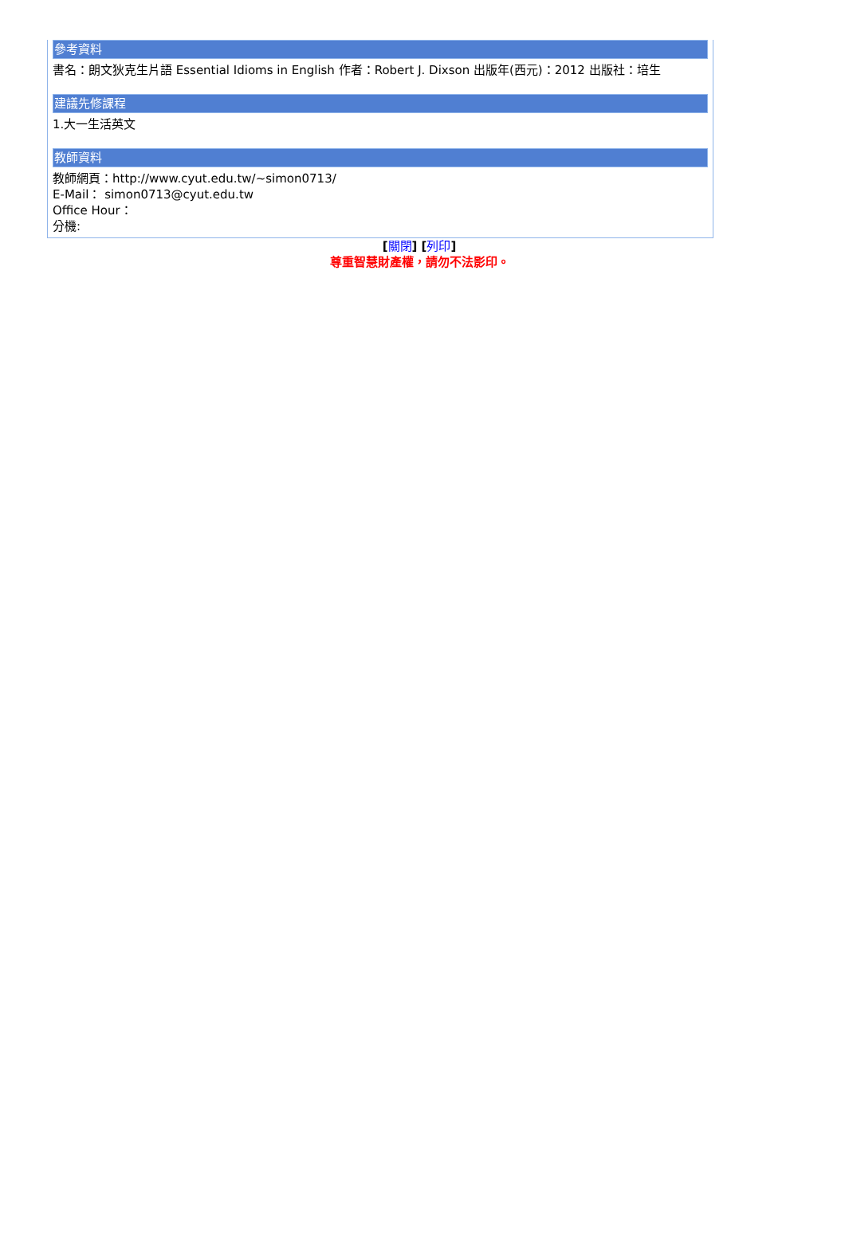參考資料
書名：朗文狄克生片語 Essential Idioms in English 作者：Robert J. Dixson 出版年(西元)：2012 出版社：培生
建議先修課程
1.大一生活英文
教師資料
教師網頁：http://www.cyut.edu.tw/~simon0713/
E-Mail： simon0713@cyut.edu.tw
Office Hour：
分機:
[關閉] [列印]
尊重智慧財產權，請勿不法影印。